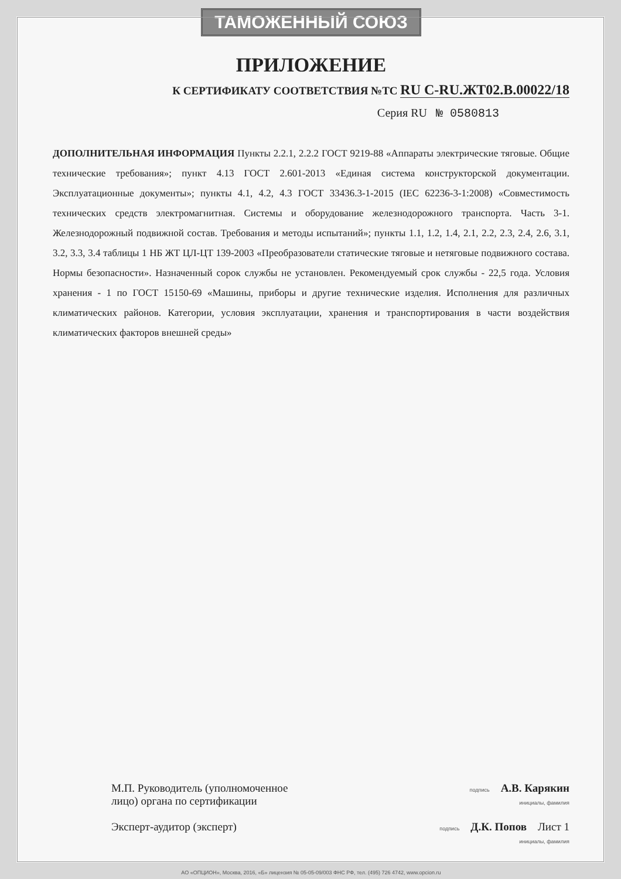ТАМОЖЕННЫЙ СОЮЗ
ПРИЛОЖЕНИЕ
К СЕРТИФИКАТУ СООТВЕТСТВИЯ №ТС RU C-RU.ЖТ02.В.00022/18
Серия RU № 0580813
ДОПОЛНИТЕЛЬНАЯ ИНФОРМАЦИЯ Пункты 2.2.1, 2.2.2 ГОСТ 9219-88 «Аппараты электрические тяговые. Общие технические требования»; пункт 4.13 ГОСТ 2.601-2013 «Единая система конструкторской документации. Эксплуатационные документы»; пункты 4.1, 4.2, 4.3 ГОСТ 33436.3-1-2015 (IEC 62236-3-1:2008) «Совместимость технических средств электромагнитная. Системы и оборудование железнодорожного транспорта. Часть 3-1. Железнодорожный подвижной состав. Требования и методы испытаний»; пункты 1.1, 1.2, 1.4, 2.1, 2.2, 2.3, 2.4, 2.6, 3.1, 3.2, 3.3, 3.4 таблицы 1 НБ ЖТ ЦЛ-ЦТ 139-2003 «Преобразователи статические тяговые и нетяговые подвижного состава. Нормы безопасности». Назначенный сорок службы не установлен. Рекомендуемый срок службы - 22,5 года. Условия хранения - 1 по ГОСТ 15150-69 «Машины, приборы и другие технические изделия. Исполнения для различных климатических районов. Категории, условия эксплуатации, хранения и транспортирования в части воздействия климатических факторов внешней среды»
М.П. Руководитель (уполномоченное лицо) органа по сертификации
Эксперт-аудитор (эксперт)
подпись А.В. Карякин
инициалы, фамилия
подпись Д.К. Попов Лист 1
инициалы, фамилия
АО «ОПЦИОН», Москва, 2016, «Б» лицензия № 05-05-09/003 ФНС РФ, тел. (495) 726 4742, www.opcion.ru